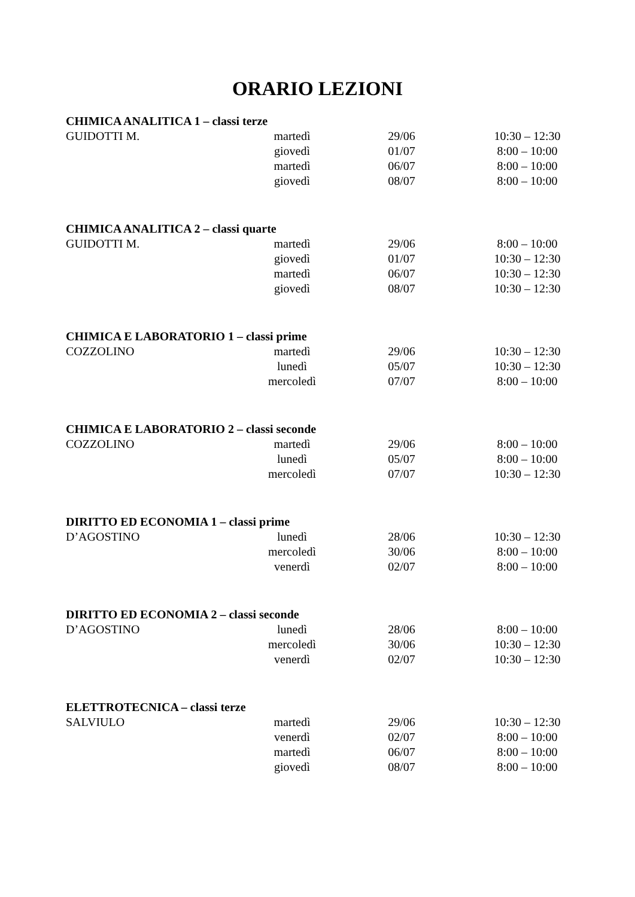ORARIO LEZIONI
CHIMICA ANALITICA 1 – classi terze
| GUIDOTTI M. | martedì | 29/06 | 10:30 – 12:30 |
| | giovedì | 01/07 | 8:00 – 10:00 |
| | martedì | 06/07 | 8:00 – 10:00 |
| | giovedì | 08/07 | 8:00 – 10:00 |
CHIMICA ANALITICA 2 – classi quarte
| GUIDOTTI M. | martedì | 29/06 | 8:00 – 10:00 |
| | giovedì | 01/07 | 10:30 – 12:30 |
| | martedì | 06/07 | 10:30 – 12:30 |
| | giovedì | 08/07 | 10:30 – 12:30 |
CHIMICA E LABORATORIO 1 – classi prime
| COZZOLINO | martedì | 29/06 | 10:30 – 12:30 |
| | lunedì | 05/07 | 10:30 – 12:30 |
| | mercoledì | 07/07 | 8:00 – 10:00 |
CHIMICA E LABORATORIO 2 – classi seconde
| COZZOLINO | martedì | 29/06 | 8:00 – 10:00 |
| | lunedì | 05/07 | 8:00 – 10:00 |
| | mercoledì | 07/07 | 10:30 – 12:30 |
DIRITTO ED ECONOMIA 1 – classi prime
| D’AGOSTINO | lunedì | 28/06 | 10:30 – 12:30 |
| | mercoledì | 30/06 | 8:00 – 10:00 |
| | venerdì | 02/07 | 8:00 – 10:00 |
DIRITTO ED ECONOMIA 2 – classi seconde
| D’AGOSTINO | lunedì | 28/06 | 8:00 – 10:00 |
| | mercoledì | 30/06 | 10:30 – 12:30 |
| | venerdì | 02/07 | 10:30 – 12:30 |
ELETTROTECNICA – classi terze
| SALVIULO | martedì | 29/06 | 10:30 – 12:30 |
| | venerdì | 02/07 | 8:00 – 10:00 |
| | martedì | 06/07 | 8:00 – 10:00 |
| | giovedì | 08/07 | 8:00 – 10:00 |